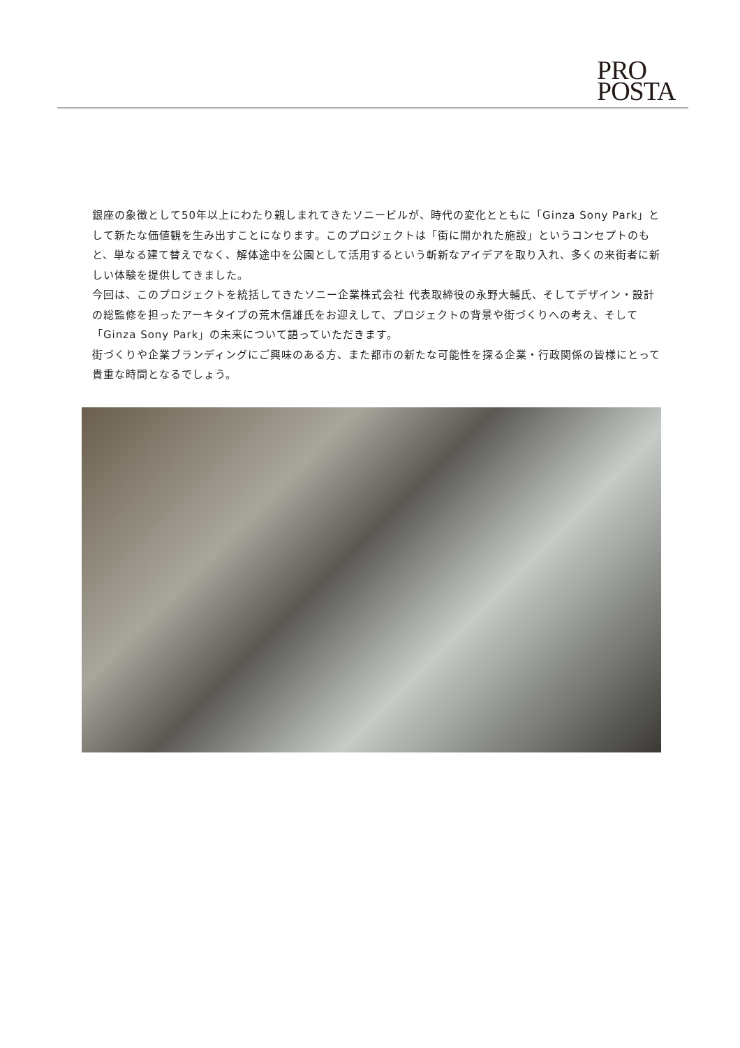PRO
POSTA
銀座の象徴として50年以上にわたり親しまれてきたソニービルが、時代の変化とともに「Ginza Sony Park」として新たな価値観を生み出すことになります。このプロジェクトは「街に開かれた施設」というコンセプトのもと、単なる建て替えでなく、解体途中を公園として活用するという斬新なアイデアを取り入れ、多くの来街者に新しい体験を提供してきました。
今回は、このプロジェクトを統括してきたソニー企業株式会社 代表取締役の永野大輔氏、そしてデザイン・設計の総監修を担ったアーキタイプの荒木信雄氏をお迎えして、プロジェクトの背景や街づくりへの考え、そして「Ginza Sony Park」の未来について語っていただきます。
街づくりや企業ブランディングにご興味のある方、また都市の新たな可能性を探る企業・行政関係の皆様にとって貴重な時間となるでしょう。